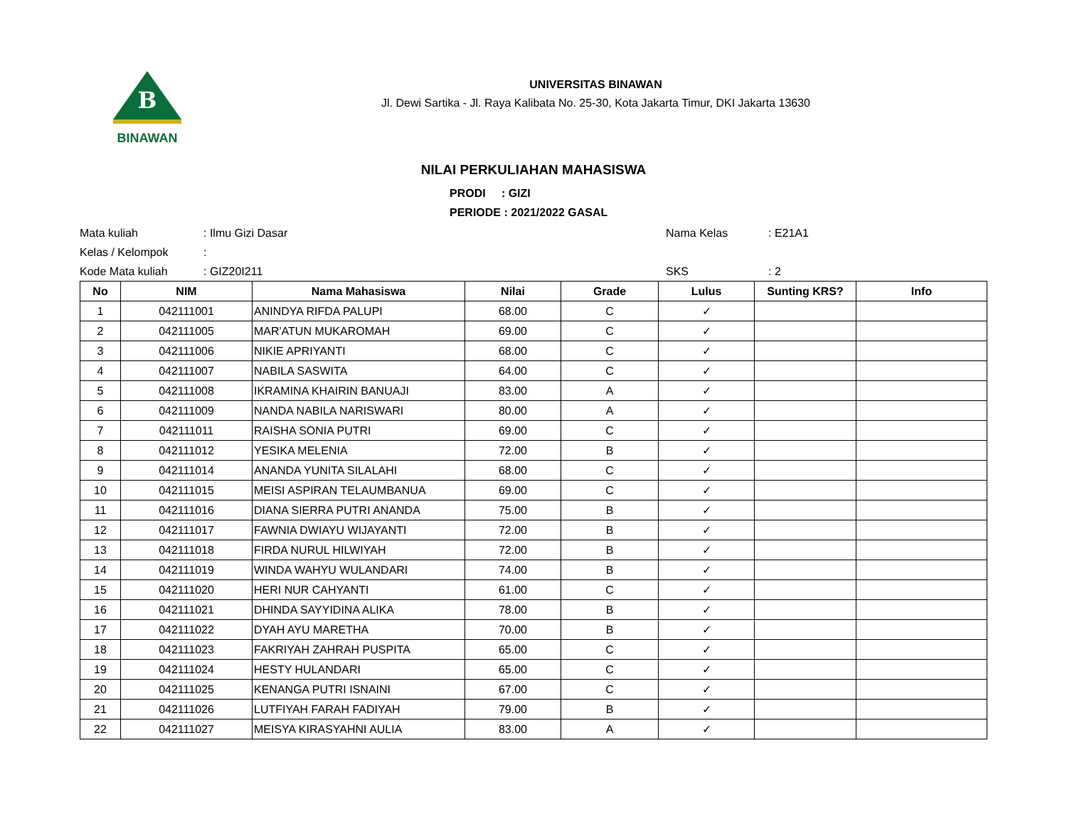B
BINAWAN
UNIVERSITAS BINAWAN
Jl. Dewi Sartika - Jl. Raya Kalibata No. 25-30, Kota Jakarta Timur, DKI Jakarta 13630
NILAI PERKULIAHAN MAHASISWA
PRODI : GIZI
PERIODE : 2021/2022 GASAL
Mata kuliah
: Ilmu Gizi Dasar
Nama Kelas
: E21A1
Kelas / Kelompok
:
Kode Mata kuliah
: GIZ20I211
SKS
: 2
| No | NIM | Nama Mahasiswa | Nilai | Grade | Lulus | Sunting KRS? | Info |
| --- | --- | --- | --- | --- | --- | --- | --- |
| 1 | 042111001 | ANINDYA RIFDA PALUPI | 68.00 | C | ✓ | | |
| 2 | 042111005 | MAR'ATUN MUKAROMAH | 69.00 | C | ✓ | | |
| 3 | 042111006 | NIKIE APRIYANTI | 68.00 | C | ✓ | | |
| 4 | 042111007 | NABILA SASWITA | 64.00 | C | ✓ | | |
| 5 | 042111008 | IKRAMINA KHAIRIN BANUAJI | 83.00 | A | ✓ | | |
| 6 | 042111009 | NANDA NABILA NARISWARI | 80.00 | A | ✓ | | |
| 7 | 042111011 | RAISHA SONIA PUTRI | 69.00 | C | ✓ | | |
| 8 | 042111012 | YESIKA MELENIA | 72.00 | B | ✓ | | |
| 9 | 042111014 | ANANDA YUNITA SILALAHI | 68.00 | C | ✓ | | |
| 10 | 042111015 | MEISI ASPIRAN TELAUMBANUA | 69.00 | C | ✓ | | |
| 11 | 042111016 | DIANA SIERRA PUTRI ANANDA | 75.00 | B | ✓ | | |
| 12 | 042111017 | FAWNIA DWIAYU WIJAYANTI | 72.00 | B | ✓ | | |
| 13 | 042111018 | FIRDA NURUL HILWIYAH | 72.00 | B | ✓ | | |
| 14 | 042111019 | WINDA WAHYU WULANDARI | 74.00 | B | ✓ | | |
| 15 | 042111020 | HERI NUR CAHYANTI | 61.00 | C | ✓ | | |
| 16 | 042111021 | DHINDA SAYYIDINA ALIKA | 78.00 | B | ✓ | | |
| 17 | 042111022 | DYAH AYU MARETHA | 70.00 | B | ✓ | | |
| 18 | 042111023 | FAKRIYAH ZAHRAH PUSPITA | 65.00 | C | ✓ | | |
| 19 | 042111024 | HESTY HULANDARI | 65.00 | C | ✓ | | |
| 20 | 042111025 | KENANGA PUTRI ISNAINI | 67.00 | C | ✓ | | |
| 21 | 042111026 | LUTFIYAH FARAH FADIYAH | 79.00 | B | ✓ | | |
| 22 | 042111027 | MEISYA KIRASYAHNI AULIA | 83.00 | A | ✓ | | |